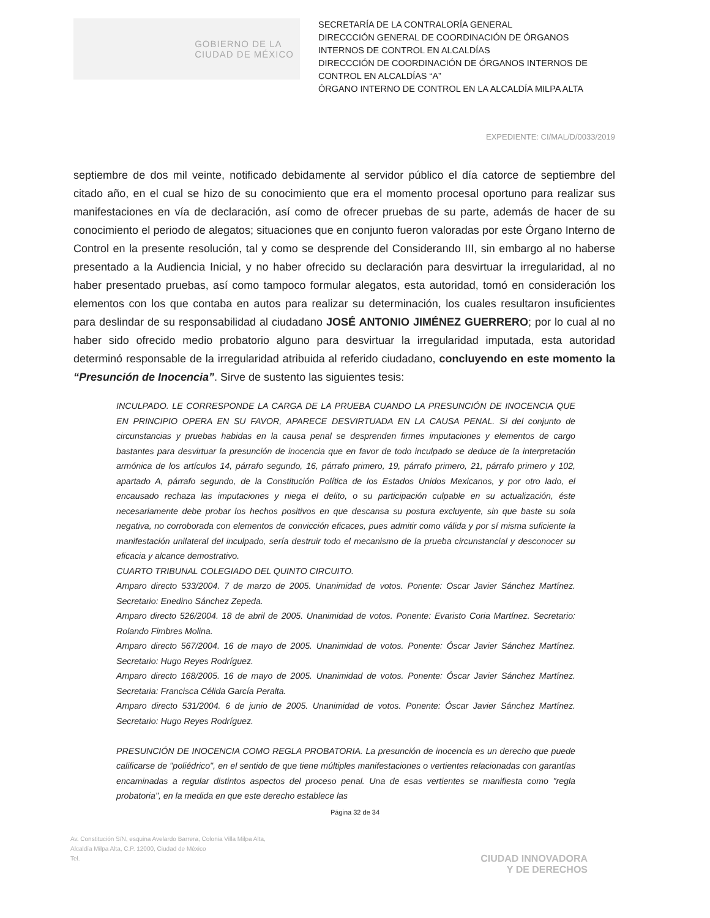GOBIERNO DE LA
CIUDAD DE MÉXICO
SECRETARÍA DE LA CONTRALORÍA GENERAL
DIRECCCIÓN GENERAL DE COORDINACIÓN DE ÓRGANOS INTERNOS DE CONTROL EN ALCALDÍAS
DIRECCCIÓN DE COORDINACIÓN DE ÓRGANOS INTERNOS DE CONTROL EN ALCALDÍAS “A”
ÓRGANO INTERNO DE CONTROL EN LA ALCALDÍA MILPA ALTA
EXPEDIENTE: CI/MAL/D/0033/2019
septiembre de dos mil veinte, notificado debidamente al servidor público el día catorce de septiembre del citado año, en el cual se hizo de su conocimiento que era el momento procesal oportuno para realizar sus manifestaciones en vía de declaración, así como de ofrecer pruebas de su parte, además de hacer de su conocimiento el periodo de alegatos; situaciones que en conjunto fueron valoradas por este Órgano Interno de Control en la presente resolución, tal y como se desprende del Considerando III, sin embargo al no haberse presentado a la Audiencia Inicial, y no haber ofrecido su declaración para desvirtuar la irregularidad, al no haber presentado pruebas, así como tampoco formular alegatos, esta autoridad, tomó en consideración los elementos con los que contaba en autos para realizar su determinación, los cuales resultaron insuficientes para deslindar de su responsabilidad al ciudadano JOSÉ ANTONIO JIMÉNEZ GUERRERO; por lo cual al no haber sido ofrecido medio probatorio alguno para desvirtuar la irregularidad imputada, esta autoridad determinó responsable de la irregularidad atribuida al referido ciudadano, concluyendo en este momento la “Presunción de Inocencia”. Sirve de sustento las siguientes tesis:
INCULPADO. LE CORRESPONDE LA CARGA DE LA PRUEBA CUANDO LA PRESUNCIÓN DE INOCENCIA QUE EN PRINCIPIO OPERA EN SU FAVOR, APARECE DESVIRTUADA EN LA CAUSA PENAL. Si del conjunto de circunstancias y pruebas habidas en la causa penal se desprenden firmes imputaciones y elementos de cargo bastantes para desvirtuar la presunción de inocencia que en favor de todo inculpado se deduce de la interpretación armónica de los artículos 14, párrafo segundo, 16, párrafo primero, 19, párrafo primero, 21, párrafo primero y 102, apartado A, párrafo segundo, de la Constitución Política de los Estados Unidos Mexicanos, y por otro lado, el encausado rechaza las imputaciones y niega el delito, o su participación culpable en su actualización, éste necesariamente debe probar los hechos positivos en que descansa su postura excluyente, sin que baste su sola negativa, no corroborada con elementos de convicción eficaces, pues admitir como válida y por sí misma suficiente la manifestación unilateral del inculpado, sería destruir todo el mecanismo de la prueba circunstancial y desconocer su eficacia y alcance demostrativo.
CUARTO TRIBUNAL COLEGIADO DEL QUINTO CIRCUITO.
Amparo directo 533/2004. 7 de marzo de 2005. Unanimidad de votos. Ponente: Oscar Javier Sánchez Martínez. Secretario: Enedino Sánchez Zepeda.
Amparo directo 526/2004. 18 de abril de 2005. Unanimidad de votos. Ponente: Evaristo Coria Martínez. Secretario: Rolando Fimbres Molina.
Amparo directo 567/2004. 16 de mayo de 2005. Unanimidad de votos. Ponente: Óscar Javier Sánchez Martínez. Secretario: Hugo Reyes Rodríguez.
Amparo directo 168/2005. 16 de mayo de 2005. Unanimidad de votos. Ponente: Óscar Javier Sánchez Martínez. Secretaria: Francisca Célida García Peralta.
Amparo directo 531/2004. 6 de junio de 2005. Unanimidad de votos. Ponente: Óscar Javier Sánchez Martínez. Secretario: Hugo Reyes Rodríguez.
PRESUNCIÓN DE INOCENCIA COMO REGLA PROBATORIA. La presunción de inocencia es un derecho que puede calificarse de "poliédrico", en el sentido de que tiene múltiples manifestaciones o vertientes relacionadas con garantías encaminadas a regular distintos aspectos del proceso penal. Una de esas vertientes se manifiesta como "regla probatoria", en la medida en que este derecho establece las
Página 32 de 34
Av. Constitución S/N, esquina Avelardo Barrera, Colonia Villa Milpa Alta,
Alcaldía Milpa Alta, C.P. 12000, Ciudad de México
Tel.
CIUDAD INNOVADORA
Y DE DERECHOS